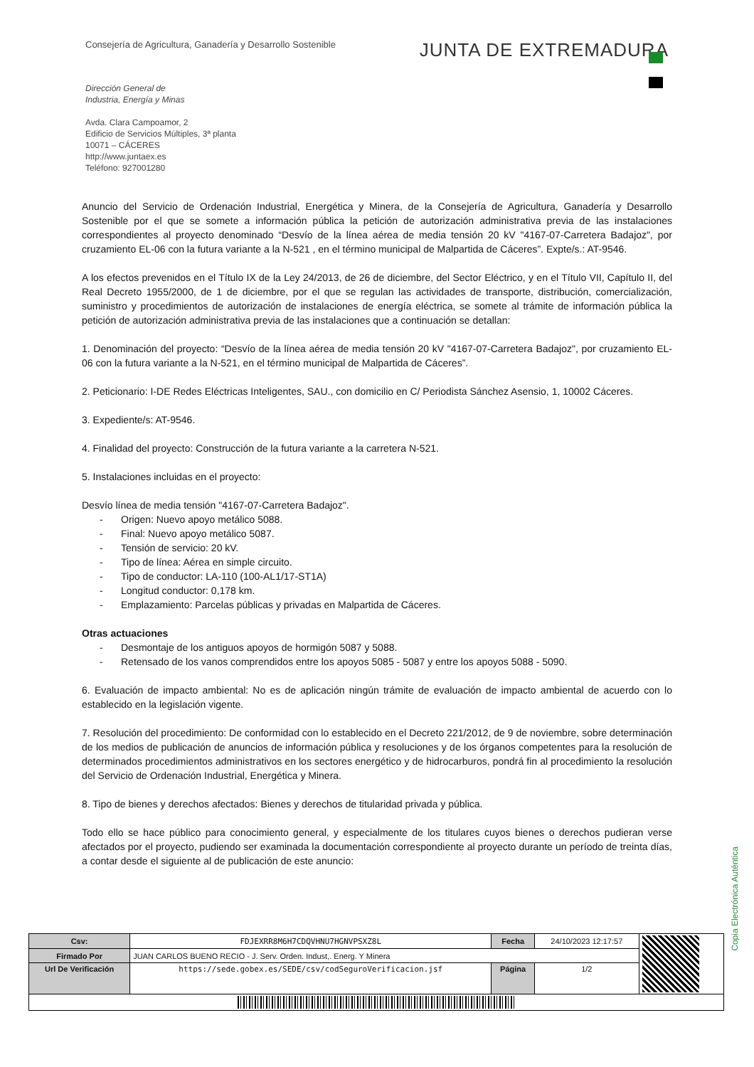Consejería de Agricultura, Ganadería y Desarrollo Sostenible
JUNTA DE EXTREMADURA
Dirección General de
Industria, Energía y Minas
Avda. Clara Campoamor, 2
Edificio de Servicios Múltiples, 3ª planta
10071 – CÁCERES
http://www.juntaex.es
Teléfono: 927001280
Anuncio del Servicio de Ordenación Industrial, Energética y Minera, de la Consejería de Agricultura, Ganadería y Desarrollo Sostenible por el que se somete a información pública la petición de autorización administrativa previa de las instalaciones correspondientes al proyecto denominado “Desvío de la línea aérea de media tensión 20 kV "4167-07-Carretera Badajoz", por cruzamiento EL-06 con la futura variante a la N-521 , en el término municipal de Malpartida de Cáceres”. Expte/s.: AT-9546.
A los efectos prevenidos en el Título IX de la Ley 24/2013, de 26 de diciembre, del Sector Eléctrico, y en el Título VII, Capítulo II, del Real Decreto 1955/2000, de 1 de diciembre, por el que se regulan las actividades de transporte, distribución, comercialización, suministro y procedimientos de autorización de instalaciones de energía eléctrica, se somete al trámite de información pública la petición de autorización administrativa previa de las instalaciones que a continuación se detallan:
1. Denominación del proyecto: “Desvío de la línea aérea de media tensión 20 kV "4167-07-Carretera Badajoz", por cruzamiento EL-06 con la futura variante a la N-521, en el término municipal de Malpartida de Cáceres”.
2. Peticionario: I-DE Redes Eléctricas Inteligentes, SAU., con domicilio en C/ Periodista Sánchez Asensio, 1, 10002 Cáceres.
3. Expediente/s: AT-9546.
4. Finalidad del proyecto: Construcción de la futura variante a la carretera N-521.
5. Instalaciones incluidas en el proyecto:
Desvío línea de media tensión "4167-07-Carretera Badajoz".
Origen: Nuevo apoyo metálico 5088.
Final: Nuevo apoyo metálico 5087.
Tensión de servicio: 20 kV.
Tipo de línea: Aérea en simple circuito.
Tipo de conductor: LA-110 (100-AL1/17-ST1A)
Longitud conductor: 0,178 km.
Emplazamiento: Parcelas públicas y privadas en Malpartida de Cáceres.
Otras actuaciones
Desmontaje de los antiguos apoyos de hormigón 5087 y 5088.
Retensado de los vanos comprendidos entre los apoyos 5085 - 5087 y entre los apoyos 5088 - 5090.
6. Evaluación de impacto ambiental: No es de aplicación ningún trámite de evaluación de impacto ambiental de acuerdo con lo establecido en la legislación vigente.
7. Resolución del procedimiento: De conformidad con lo establecido en el Decreto 221/2012, de 9 de noviembre, sobre determinación de los medios de publicación de anuncios de información pública y resoluciones y de los órganos competentes para la resolución de determinados procedimientos administrativos en los sectores energético y de hidrocarburos, pondrá fin al procedimiento la resolución del Servicio de Ordenación Industrial, Energética y Minera.
8. Tipo de bienes y derechos afectados: Bienes y derechos de titularidad privada y pública.
Todo ello se hace público para conocimiento general, y especialmente de los titulares cuyos bienes o derechos pudieran verse afectados por el proyecto, pudiendo ser examinada la documentación correspondiente al proyecto durante un período de treinta días, a contar desde el siguiente al de publicación de este anuncio:
Copia Electrónica Auténtica
| Csv: | FDJEXRR8M6H7CDQVHNU7HGNVPSXZ8L | Fecha | 24/10/2023 12:17:57 | |
| Firmado Por | JUAN CARLOS BUENO RECIO - J. Serv. Orden. Indust,. Energ. Y Minera | | | |
| Url De Verificación | https://sede.gobex.es/SEDE/csv/codSeguroVerificacion.jsf | Página | 1/2 | |